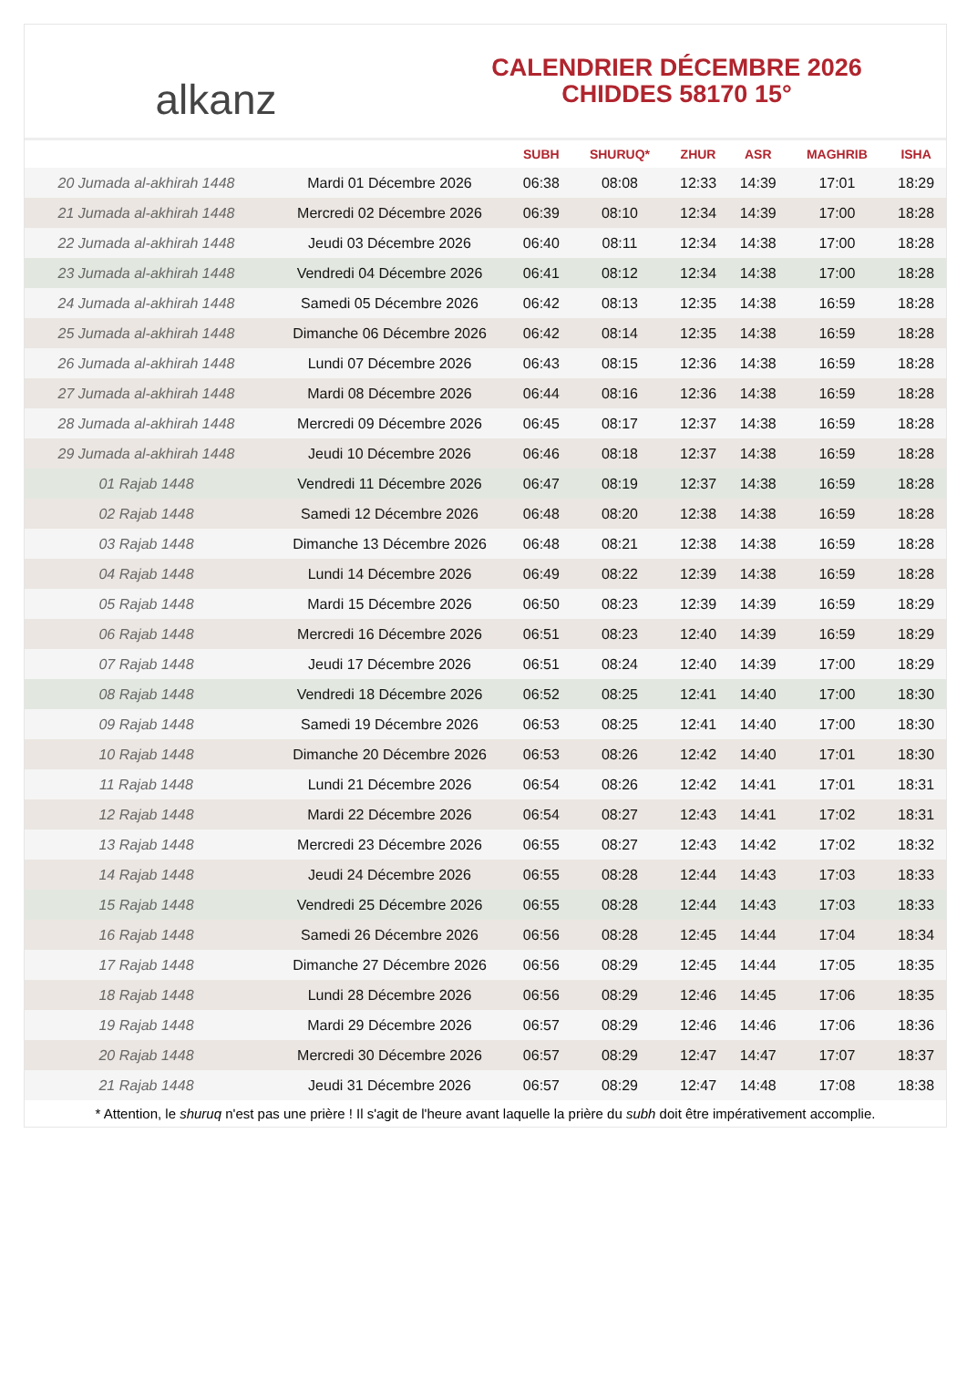alkanz
CALENDRIER DÉCEMBRE 2026
CHIDDES 58170 15°
| | | SUBH | SHURUQ* | ZHUR | ASR | MAGHRIB | ISHA |
| --- | --- | --- | --- | --- | --- | --- | --- |
| 20 Jumada al-akhirah 1448 | Mardi 01 Décembre 2026 | 06:38 | 08:08 | 12:33 | 14:39 | 17:01 | 18:29 |
| 21 Jumada al-akhirah 1448 | Mercredi 02 Décembre 2026 | 06:39 | 08:10 | 12:34 | 14:39 | 17:00 | 18:28 |
| 22 Jumada al-akhirah 1448 | Jeudi 03 Décembre 2026 | 06:40 | 08:11 | 12:34 | 14:38 | 17:00 | 18:28 |
| 23 Jumada al-akhirah 1448 | Vendredi 04 Décembre 2026 | 06:41 | 08:12 | 12:34 | 14:38 | 17:00 | 18:28 |
| 24 Jumada al-akhirah 1448 | Samedi 05 Décembre 2026 | 06:42 | 08:13 | 12:35 | 14:38 | 16:59 | 18:28 |
| 25 Jumada al-akhirah 1448 | Dimanche 06 Décembre 2026 | 06:42 | 08:14 | 12:35 | 14:38 | 16:59 | 18:28 |
| 26 Jumada al-akhirah 1448 | Lundi 07 Décembre 2026 | 06:43 | 08:15 | 12:36 | 14:38 | 16:59 | 18:28 |
| 27 Jumada al-akhirah 1448 | Mardi 08 Décembre 2026 | 06:44 | 08:16 | 12:36 | 14:38 | 16:59 | 18:28 |
| 28 Jumada al-akhirah 1448 | Mercredi 09 Décembre 2026 | 06:45 | 08:17 | 12:37 | 14:38 | 16:59 | 18:28 |
| 29 Jumada al-akhirah 1448 | Jeudi 10 Décembre 2026 | 06:46 | 08:18 | 12:37 | 14:38 | 16:59 | 18:28 |
| 01 Rajab 1448 | Vendredi 11 Décembre 2026 | 06:47 | 08:19 | 12:37 | 14:38 | 16:59 | 18:28 |
| 02 Rajab 1448 | Samedi 12 Décembre 2026 | 06:48 | 08:20 | 12:38 | 14:38 | 16:59 | 18:28 |
| 03 Rajab 1448 | Dimanche 13 Décembre 2026 | 06:48 | 08:21 | 12:38 | 14:38 | 16:59 | 18:28 |
| 04 Rajab 1448 | Lundi 14 Décembre 2026 | 06:49 | 08:22 | 12:39 | 14:38 | 16:59 | 18:28 |
| 05 Rajab 1448 | Mardi 15 Décembre 2026 | 06:50 | 08:23 | 12:39 | 14:39 | 16:59 | 18:29 |
| 06 Rajab 1448 | Mercredi 16 Décembre 2026 | 06:51 | 08:23 | 12:40 | 14:39 | 16:59 | 18:29 |
| 07 Rajab 1448 | Jeudi 17 Décembre 2026 | 06:51 | 08:24 | 12:40 | 14:39 | 17:00 | 18:29 |
| 08 Rajab 1448 | Vendredi 18 Décembre 2026 | 06:52 | 08:25 | 12:41 | 14:40 | 17:00 | 18:30 |
| 09 Rajab 1448 | Samedi 19 Décembre 2026 | 06:53 | 08:25 | 12:41 | 14:40 | 17:00 | 18:30 |
| 10 Rajab 1448 | Dimanche 20 Décembre 2026 | 06:53 | 08:26 | 12:42 | 14:40 | 17:01 | 18:30 |
| 11 Rajab 1448 | Lundi 21 Décembre 2026 | 06:54 | 08:26 | 12:42 | 14:41 | 17:01 | 18:31 |
| 12 Rajab 1448 | Mardi 22 Décembre 2026 | 06:54 | 08:27 | 12:43 | 14:41 | 17:02 | 18:31 |
| 13 Rajab 1448 | Mercredi 23 Décembre 2026 | 06:55 | 08:27 | 12:43 | 14:42 | 17:02 | 18:32 |
| 14 Rajab 1448 | Jeudi 24 Décembre 2026 | 06:55 | 08:28 | 12:44 | 14:43 | 17:03 | 18:33 |
| 15 Rajab 1448 | Vendredi 25 Décembre 2026 | 06:55 | 08:28 | 12:44 | 14:43 | 17:03 | 18:33 |
| 16 Rajab 1448 | Samedi 26 Décembre 2026 | 06:56 | 08:28 | 12:45 | 14:44 | 17:04 | 18:34 |
| 17 Rajab 1448 | Dimanche 27 Décembre 2026 | 06:56 | 08:29 | 12:45 | 14:44 | 17:05 | 18:35 |
| 18 Rajab 1448 | Lundi 28 Décembre 2026 | 06:56 | 08:29 | 12:46 | 14:45 | 17:06 | 18:35 |
| 19 Rajab 1448 | Mardi 29 Décembre 2026 | 06:57 | 08:29 | 12:46 | 14:46 | 17:06 | 18:36 |
| 20 Rajab 1448 | Mercredi 30 Décembre 2026 | 06:57 | 08:29 | 12:47 | 14:47 | 17:07 | 18:37 |
| 21 Rajab 1448 | Jeudi 31 Décembre 2026 | 06:57 | 08:29 | 12:47 | 14:48 | 17:08 | 18:38 |
* Attention, le shuruq n'est pas une prière ! Il s'agit de l'heure avant laquelle la prière du subh doit être impérativement accomplie.